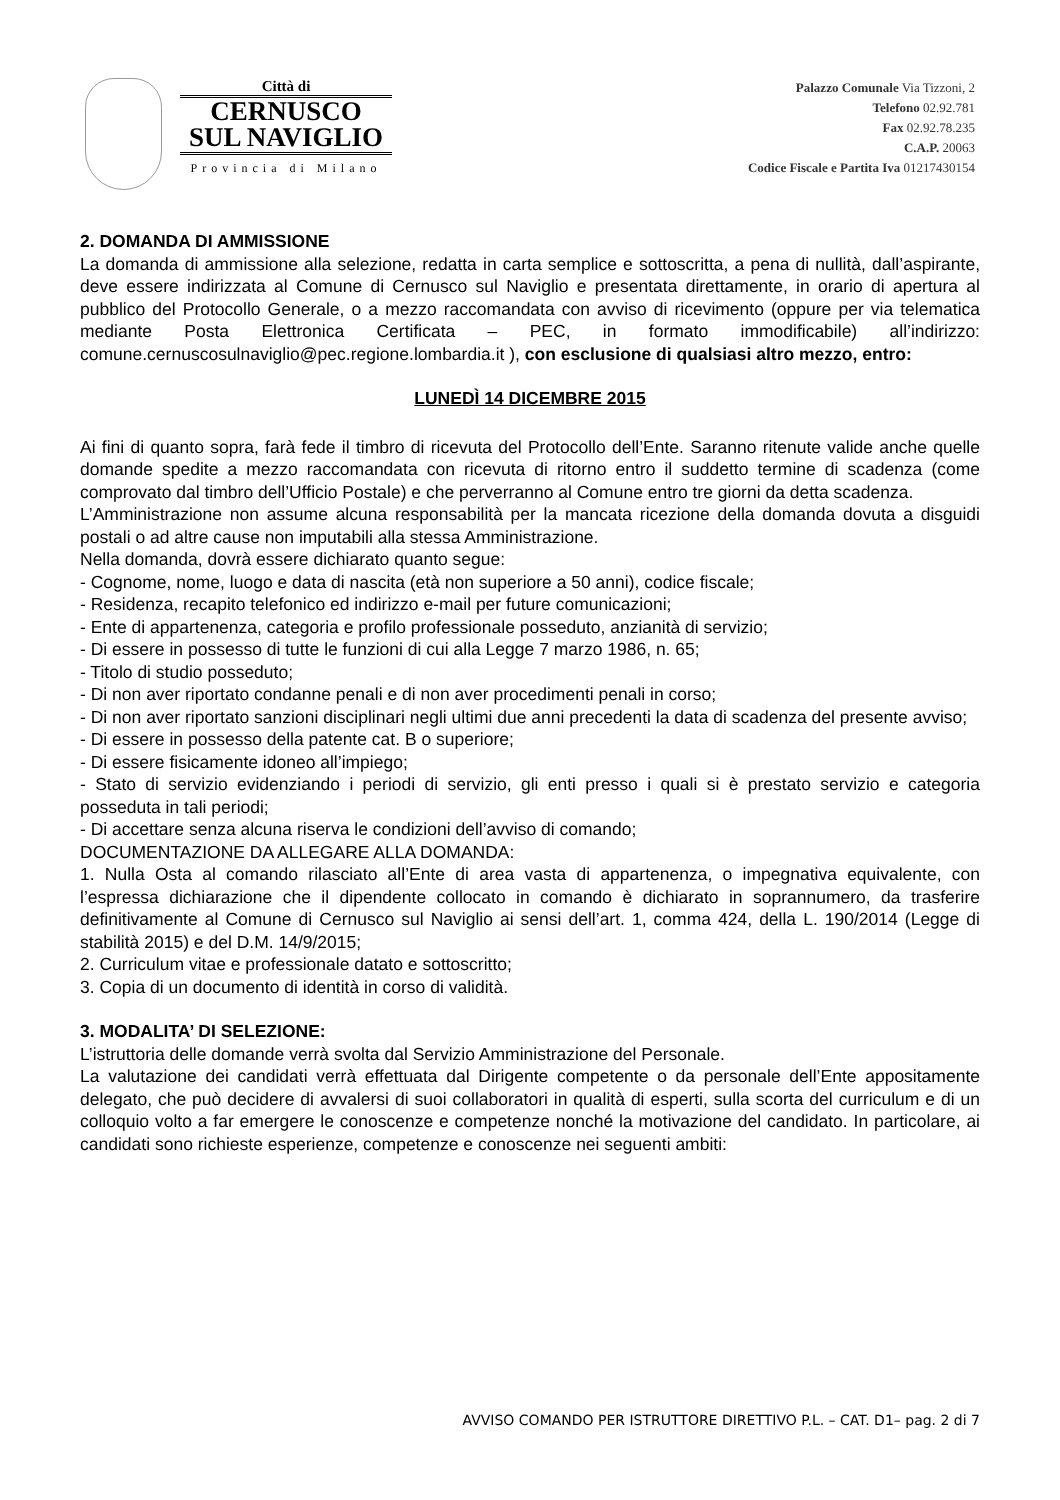Città di
CERNUSCO
SUL NAVIGLIO
Provincia di Milano
Palazzo Comunale Via Tizzoni, 2
Telefono 02.92.781
Fax 02.92.78.235
C.A.P. 20063
Codice Fiscale e Partita Iva 01217430154
2. DOMANDA DI AMMISSIONE
La domanda di ammissione alla selezione, redatta in carta semplice e sottoscritta, a pena di nullità, dall’aspirante, deve essere indirizzata al Comune di Cernusco sul Naviglio e presentata direttamente, in orario di apertura al pubblico del Protocollo Generale, o a mezzo raccomandata con avviso di ricevimento (oppure per via telematica mediante Posta Elettronica Certificata – PEC, in formato immodificabile) all’indirizzo: comune.cernuscosulnaviglio@pec.regione.lombardia.it ), con esclusione di qualsiasi altro mezzo, entro:
LUNEDÌ 14 DICEMBRE 2015
Ai fini di quanto sopra, farà fede il timbro di ricevuta del Protocollo dell’Ente. Saranno ritenute valide anche quelle domande spedite a mezzo raccomandata con ricevuta di ritorno entro il suddetto termine di scadenza (come comprovato dal timbro dell’Ufficio Postale) e che perverranno al Comune entro tre giorni da detta scadenza.
L’Amministrazione non assume alcuna responsabilità per la mancata ricezione della domanda dovuta a disguidi postali o ad altre cause non imputabili alla stessa Amministrazione.
Nella domanda, dovrà essere dichiarato quanto segue:
- Cognome, nome, luogo e data di nascita (età non superiore a 50 anni), codice fiscale;
- Residenza, recapito telefonico ed indirizzo e-mail per future comunicazioni;
- Ente di appartenenza, categoria e profilo professionale posseduto, anzianità di servizio;
- Di essere in possesso di tutte le funzioni di cui alla Legge 7 marzo 1986, n. 65;
- Titolo di studio posseduto;
- Di non aver riportato condanne penali e di non aver procedimenti penali in corso;
- Di non aver riportato sanzioni disciplinari negli ultimi due anni precedenti la data di scadenza del presente avviso;
- Di essere in possesso della patente cat. B o superiore;
- Di essere fisicamente idoneo all’impiego;
- Stato di servizio evidenziando i periodi di servizio, gli enti presso i quali si è prestato servizio e categoria posseduta in tali periodi;
- Di accettare senza alcuna riserva le condizioni dell’avviso di comando;
DOCUMENTAZIONE DA ALLEGARE ALLA DOMANDA:
1. Nulla Osta al comando rilasciato all’Ente di area vasta di appartenenza, o impegnativa equivalente, con l’espressa dichiarazione che il dipendente collocato in comando è dichiarato in soprannumero, da trasferire definitivamente al Comune di Cernusco sul Naviglio ai sensi dell’art. 1, comma 424, della L. 190/2014 (Legge di stabilità 2015) e del D.M. 14/9/2015;
2. Curriculum vitae e professionale datato e sottoscritto;
3. Copia di un documento di identità in corso di validità.
3. MODALITA’ DI SELEZIONE:
L’istruttoria delle domande verrà svolta dal Servizio Amministrazione del Personale.
La valutazione dei candidati verrà effettuata dal Dirigente competente o da personale dell’Ente appositamente delegato, che può decidere di avvalersi di suoi collaboratori in qualità di esperti, sulla scorta del curriculum e di un colloquio volto a far emergere le conoscenze e competenze nonché la motivazione del candidato. In particolare, ai candidati sono richieste esperienze, competenze e conoscenze nei seguenti ambiti:
AVVISO COMANDO PER ISTRUTTORE DIRETTIVO P.L. – CAT. D1– pag. 2 di 7